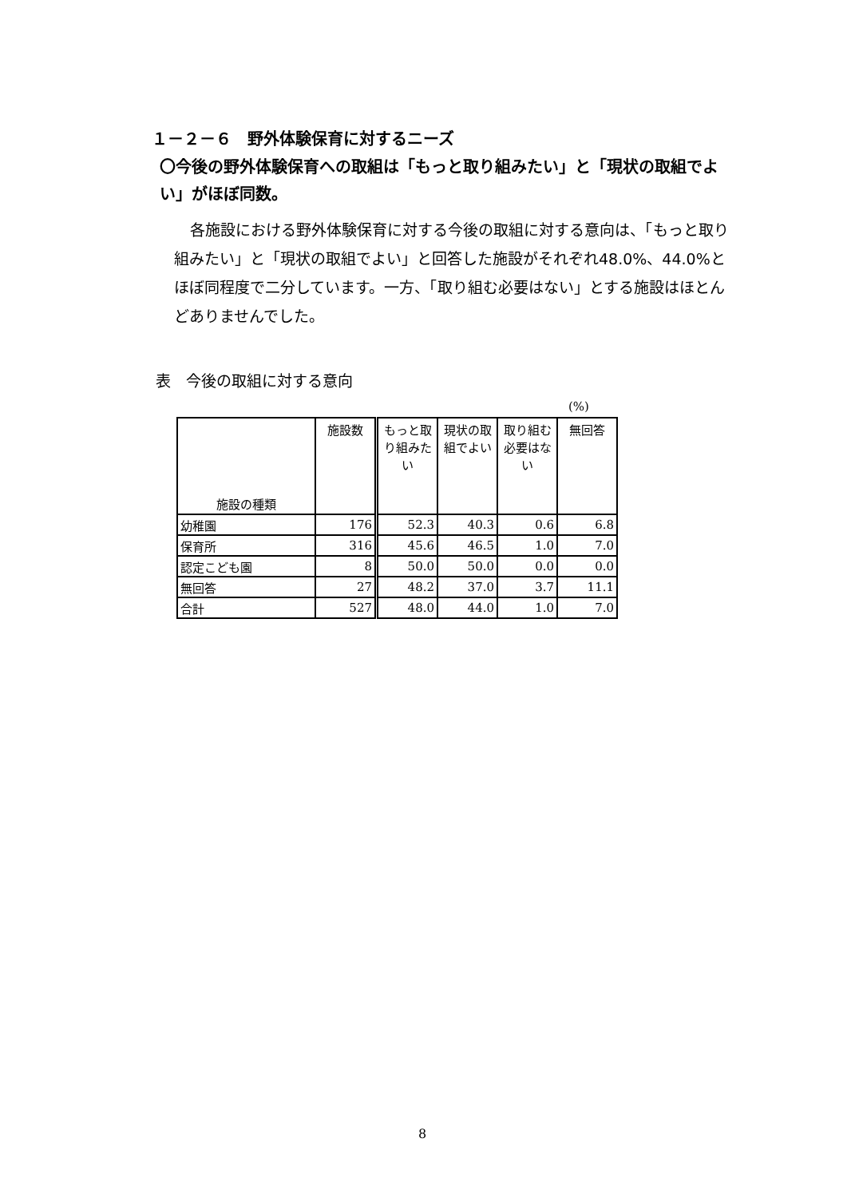１－２－６　野外体験保育に対するニーズ
〇今後の野外体験保育への取組は「もっと取り組みたい」と「現状の取組でよい」がほぼ同数。
各施設における野外体験保育に対する今後の取組に対する意向は、「もっと取り組みたい」と「現状の取組でよい」と回答した施設がそれぞれ48.0%、44.0%とほぼ同程度で二分しています。一方、「取り組む必要はない」とする施設はほとんどありませんでした。
表　今後の取組に対する意向
(%)
| 施設の種類 | 施設数 | もっと取り組みたい | 現状の取組でよい | 取り組む必要はない | 無回答 |
| --- | --- | --- | --- | --- | --- |
| 幼稚園 | 176 | 52.3 | 40.3 | 0.6 | 6.8 |
| 保育所 | 316 | 45.6 | 46.5 | 1.0 | 7.0 |
| 認定こども園 | 8 | 50.0 | 50.0 | 0.0 | 0.0 |
| 無回答 | 27 | 48.2 | 37.0 | 3.7 | 11.1 |
| 合計 | 527 | 48.0 | 44.0 | 1.0 | 7.0 |
8